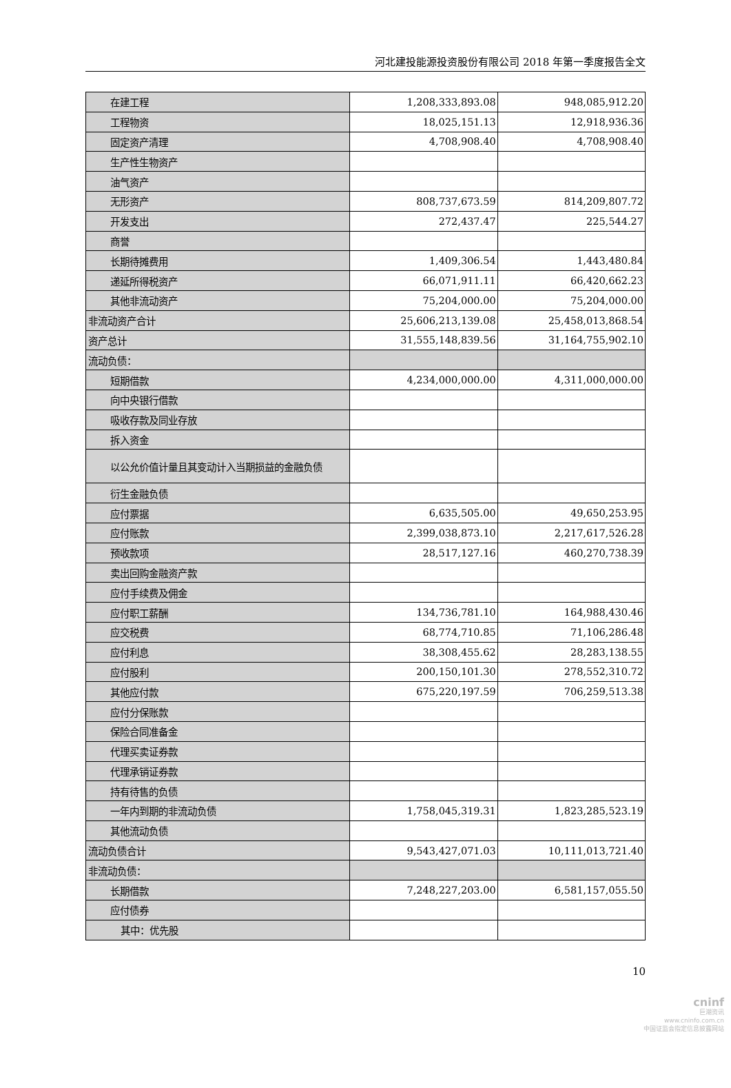河北建投能源投资股份有限公司 2018 年第一季度报告全文
| 在建工程 | 1,208,333,893.08 | 948,085,912.20 |
| 工程物资 | 18,025,151.13 | 12,918,936.36 |
| 固定资产清理 | 4,708,908.40 | 4,708,908.40 |
| 生产性生物资产 | | |
| 油气资产 | | |
| 无形资产 | 808,737,673.59 | 814,209,807.72 |
| 开发支出 | 272,437.47 | 225,544.27 |
| 商誉 | | |
| 长期待摊费用 | 1,409,306.54 | 1,443,480.84 |
| 递延所得税资产 | 66,071,911.11 | 66,420,662.23 |
| 其他非流动资产 | 75,204,000.00 | 75,204,000.00 |
| 非流动资产合计 | 25,606,213,139.08 | 25,458,013,868.54 |
| 资产总计 | 31,555,148,839.56 | 31,164,755,902.10 |
| 流动负债： | | |
| 短期借款 | 4,234,000,000.00 | 4,311,000,000.00 |
| 向中央银行借款 | | |
| 吸收存款及同业存放 | | |
| 拆入资金 | | |
| 以公允价值计量且其变动计入当期损益的金融负债 | | |
| 衍生金融负债 | | |
| 应付票据 | 6,635,505.00 | 49,650,253.95 |
| 应付账款 | 2,399,038,873.10 | 2,217,617,526.28 |
| 预收款项 | 28,517,127.16 | 460,270,738.39 |
| 卖出回购金融资产款 | | |
| 应付手续费及佣金 | | |
| 应付职工薪酬 | 134,736,781.10 | 164,988,430.46 |
| 应交税费 | 68,774,710.85 | 71,106,286.48 |
| 应付利息 | 38,308,455.62 | 28,283,138.55 |
| 应付股利 | 200,150,101.30 | 278,552,310.72 |
| 其他应付款 | 675,220,197.59 | 706,259,513.38 |
| 应付分保账款 | | |
| 保险合同准备金 | | |
| 代理买卖证券款 | | |
| 代理承销证券款 | | |
| 持有待售的负债 | | |
| 一年内到期的非流动负债 | 1,758,045,319.31 | 1,823,285,523.19 |
| 其他流动负债 | | |
| 流动负债合计 | 9,543,427,071.03 | 10,111,013,721.40 |
| 非流动负债： | | |
| 长期借款 | 7,248,227,203.00 | 6,581,157,055.50 |
| 应付债券 | | |
| 其中：优先股 | | |
10
cninf
巨潮资讯
www.cninfo.com.cn
中国证监会指定信息披露网站